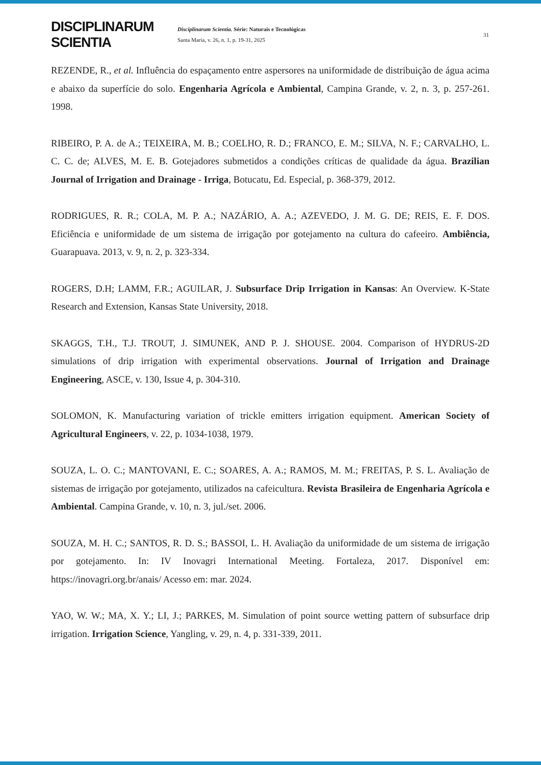DISCIPLINARUM SCIENTIA
Disciplinarum Scientia. Série: Naturais e Tecnológicas
Santa Maria, v. 26, n. 1, p. 19-31, 2025
31
REZENDE, R., et al. Influência do espaçamento entre aspersores na uniformidade de distribuição de água acima e abaixo da superfície do solo. Engenharia Agrícola e Ambiental, Campina Grande, v. 2, n. 3, p. 257-261. 1998.
RIBEIRO, P. A. de A.; TEIXEIRA, M. B.; COELHO, R. D.; FRANCO, E. M.; SILVA, N. F.; CARVALHO, L. C. C. de; ALVES, M. E. B. Gotejadores submetidos a condições críticas de qualidade da água. Brazilian Journal of Irrigation and Drainage - Irriga, Botucatu, Ed. Especial, p. 368-379, 2012.
RODRIGUES, R. R.; COLA, M. P. A.; NAZÁRIO, A. A.; AZEVEDO, J. M. G. DE; REIS, E. F. DOS. Eficiência e uniformidade de um sistema de irrigação por gotejamento na cultura do cafeeiro. Ambiência, Guarapuava. 2013, v. 9, n. 2, p. 323-334.
ROGERS, D.H; LAMM, F.R.; AGUILAR, J. Subsurface Drip Irrigation in Kansas: An Overview. K-State Research and Extension, Kansas State University, 2018.
SKAGGS, T.H., T.J. TROUT, J. SIMUNEK, AND P. J. SHOUSE. 2004. Comparison of HYDRUS-2D simulations of drip irrigation with experimental observations. Journal of Irrigation and Drainage Engineering, ASCE, v. 130, Issue 4, p. 304-310.
SOLOMON, K. Manufacturing variation of trickle emitters irrigation equipment. American Society of Agricultural Engineers, v. 22, p. 1034-1038, 1979.
SOUZA, L. O. C.; MANTOVANI, E. C.; SOARES, A. A.; RAMOS, M. M.; FREITAS, P. S. L. Avaliação de sistemas de irrigação por gotejamento, utilizados na cafeicultura. Revista Brasileira de Engenharia Agrícola e Ambiental. Campina Grande, v. 10, n. 3, jul./set. 2006.
SOUZA, M. H. C.; SANTOS, R. D. S.; BASSOI, L. H. Avaliação da uniformidade de um sistema de irrigação por gotejamento. In: IV Inovagri International Meeting. Fortaleza, 2017. Disponível em: https://inovagri.org.br/anais/ Acesso em: mar. 2024.
YAO, W. W.; MA, X. Y.; LI, J.; PARKES, M. Simulation of point source wetting pattern of subsurface drip irrigation. Irrigation Science, Yangling, v. 29, n. 4, p. 331-339, 2011.